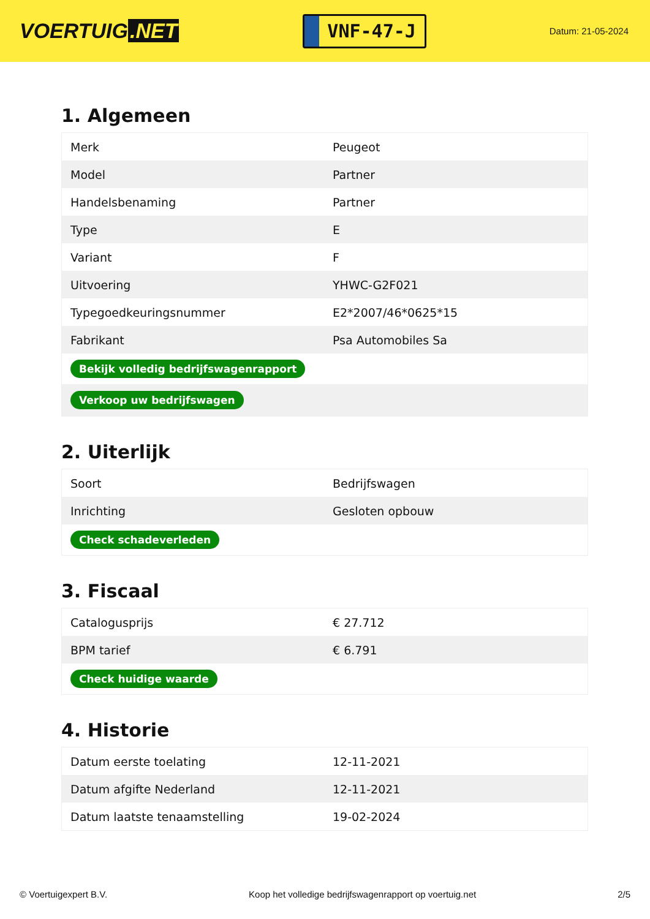VOERTUIG.NET
VNF-47-J
Datum: 21-05-2024
1. Algemeen
| Merk | Peugeot |
| Model | Partner |
| Handelsbenaming | Partner |
| Type | E |
| Variant | F |
| Uitvoering | YHWC-G2F021 |
| Typegoedkeuringsnummer | E2*2007/46*0625*15 |
| Fabrikant | Psa Automobiles Sa |
| Bekijk volledig bedrijfswagenrapport | |
| Verkoop uw bedrijfswagen | |
2. Uiterlijk
| Soort | Bedrijfswagen |
| Inrichting | Gesloten opbouw |
| Check schadeverleden | |
3. Fiscaal
| Catalogusprijs | € 27.712 |
| BPM tarief | € 6.791 |
| Check huidige waarde | |
4. Historie
| Datum eerste toelating | 12-11-2021 |
| Datum afgifte Nederland | 12-11-2021 |
| Datum laatste tenaamstelling | 19-02-2024 |
© Voertuigexpert B.V. Koop het volledige bedrijfswagenrapport op voertuig.net 2/5